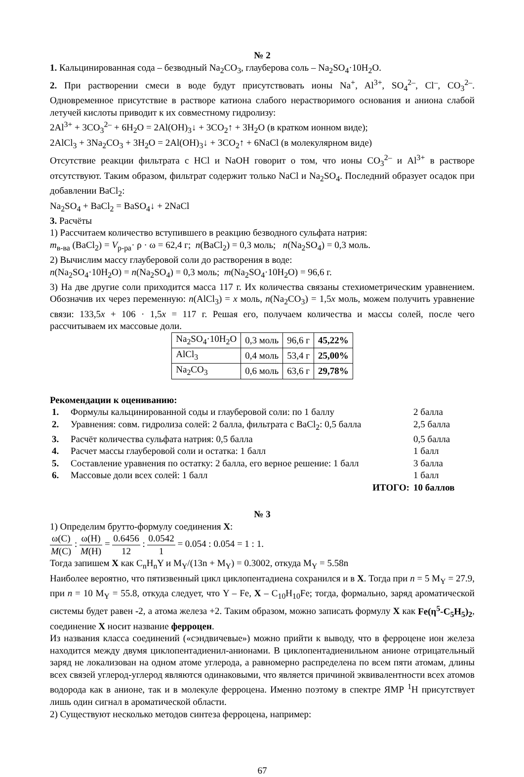№ 2
1. Кальцинированная сода – безводный Na<sub>2</sub>CO<sub>3</sub>, глауберова соль – Na<sub>2</sub>SO<sub>4</sub>·10H<sub>2</sub>O.
2. При растворении смеси в воде будут присутствовать ионы Na<sup>+</sup>, Al<sup>3+</sup>, SO<sub>4</sub><sup>2–</sup>, Cl<sup>–</sup>, CO<sub>3</sub><sup>2–</sup>. Одновременное присутствие в растворе катиона слабого нерастворимого основания и аниона слабой летучей кислоты приводит к их совместному гидролизу:
2Al<sup>3+</sup> + 3CO<sub>3</sub><sup>2–</sup> + 6H<sub>2</sub>O = 2Al(OH)<sub>3</sub>↓ + 3CO<sub>2</sub>↑ + 3H<sub>2</sub>O (в кратком ионном виде);
2AlCl<sub>3</sub> + 3Na<sub>2</sub>CO<sub>3</sub> + 3H<sub>2</sub>O = 2Al(OH)<sub>3</sub>↓ + 3CO<sub>2</sub>↑ + 6NaCl (в молекулярном виде)
Отсутствие реакции фильтрата с HCl и NaOH говорит о том, что ионы CO<sub>3</sub><sup>2–</sup> и Al<sup>3+</sup> в растворе отсутствуют. Таким образом, фильтрат содержит только NaCl и Na<sub>2</sub>SO<sub>4</sub>. Последний образует осадок при добавлении BaCl<sub>2</sub>:
Na<sub>2</sub>SO<sub>4</sub> + BaCl<sub>2</sub> = BaSO<sub>4</sub>↓ + 2NaCl
3. Расчёты
1) Рассчитаем количество вступившего в реакцию безводного сульфата натрия:
m<sub>в-ва</sub> (BaCl<sub>2</sub>) = V<sub>р-ра</sub>· ρ · ω = 62,4 г; n(BaCl<sub>2</sub>) = 0,3 моль; n(Na<sub>2</sub>SO<sub>4</sub>) = 0,3 моль.
2) Вычислим массу глауберовой соли до растворения в воде:
n(Na<sub>2</sub>SO<sub>4</sub>·10H<sub>2</sub>O) = n(Na<sub>2</sub>SO<sub>4</sub>) = 0,3 моль; m(Na<sub>2</sub>SO<sub>4</sub>·10H<sub>2</sub>O) = 96,6 г.
3) На две другие соли приходится масса 117 г. Их количества связаны стехиометрическим уравнением. Обозначив их через переменную: n(AlCl<sub>3</sub>) = x моль, n(Na<sub>2</sub>CO<sub>3</sub>) = 1,5x моль, можем получить уравнение связи: 133,5x + 106 · 1,5x = 117 г. Решая его, получаем количества и массы солей, после чего рассчитываем их массовые доли.
| Na<sub>2</sub>SO<sub>4</sub>·10H<sub>2</sub>O | 0,3 моль | 96,6 г | 45,22% |
| AlCl<sub>3</sub> | 0,4 моль | 53,4 г | 25,00% |
| Na<sub>2</sub>CO<sub>3</sub> | 0,6 моль | 63,6 г | 29,78% |
Рекомендации к оцениванию:
| 1. | Формулы кальцинированной соды и глауберовой соли: по 1 баллу | 2 балла |
| 2. | Уравнения: совм. гидролиза солей: 2 балла, фильтрата с BaCl<sub>2</sub>: 0,5 балла | 2,5 балла |
| 3. | Расчёт количества сульфата натрия: 0,5 балла | 0,5 балла |
| 4. | Расчет массы глауберовой соли и остатка: 1 балл | 1 балл |
| 5. | Составление уравнения по остатку: 2 балла, его верное решение: 1 балл | 3 балла |
| 6. | Массовые доли всех солей: 1 балл | 1 балл |
| | ИТОГО: | 10 баллов |
№ 3
1) Определим брутто-формулу соединения X:
ω(C) M(C) : ω(H) M(H) = 0.6456 12 : 0.0542 1 = 0.054 : 0.054 = 1 : 1.
Тогда запишем X как C<sub>n</sub>H<sub>n</sub>Y и M<sub>Y</sub>/(13n + M<sub>Y</sub>) = 0.3002, откуда M<sub>Y</sub> = 5.58n
Наиболее вероятно, что пятизвенный цикл циклопентадиена сохранился и в X. Тогда при n = 5 M<sub>Y</sub> = 27.9, при n = 10 M<sub>Y</sub> = 55.8, откуда следует, что Y – Fe, X – C<sub>10</sub>H<sub>10</sub>Fe; тогда, формально, заряд ароматической системы будет равен -2, а атома железа +2. Таким образом, можно записать формулу X как Fe(η<sup>5</sup>-C<sub>5</sub>H<sub>5</sub>)<sub>2</sub>, соединение X носит название ферроцен.
Из названия класса соединений («сэндвичевые») можно прийти к выводу, что в ферроцене ион железа находится между двумя циклопентадиенил-анионами. В циклопентадиенильном анионе отрицательный заряд не локализован на одном атоме углерода, а равномерно распределена по всем пяти атомам, длины всех связей углерод-углерод являются одинаковыми, что является причиной эквивалентности всех атомов водорода как в анионе, так и в молекуле ферроцена. Именно поэтому в спектре ЯМР <sup>1</sup>H присутствует лишь один сигнал в ароматической области.
2) Существуют несколько методов синтеза ферроцена, например:
67